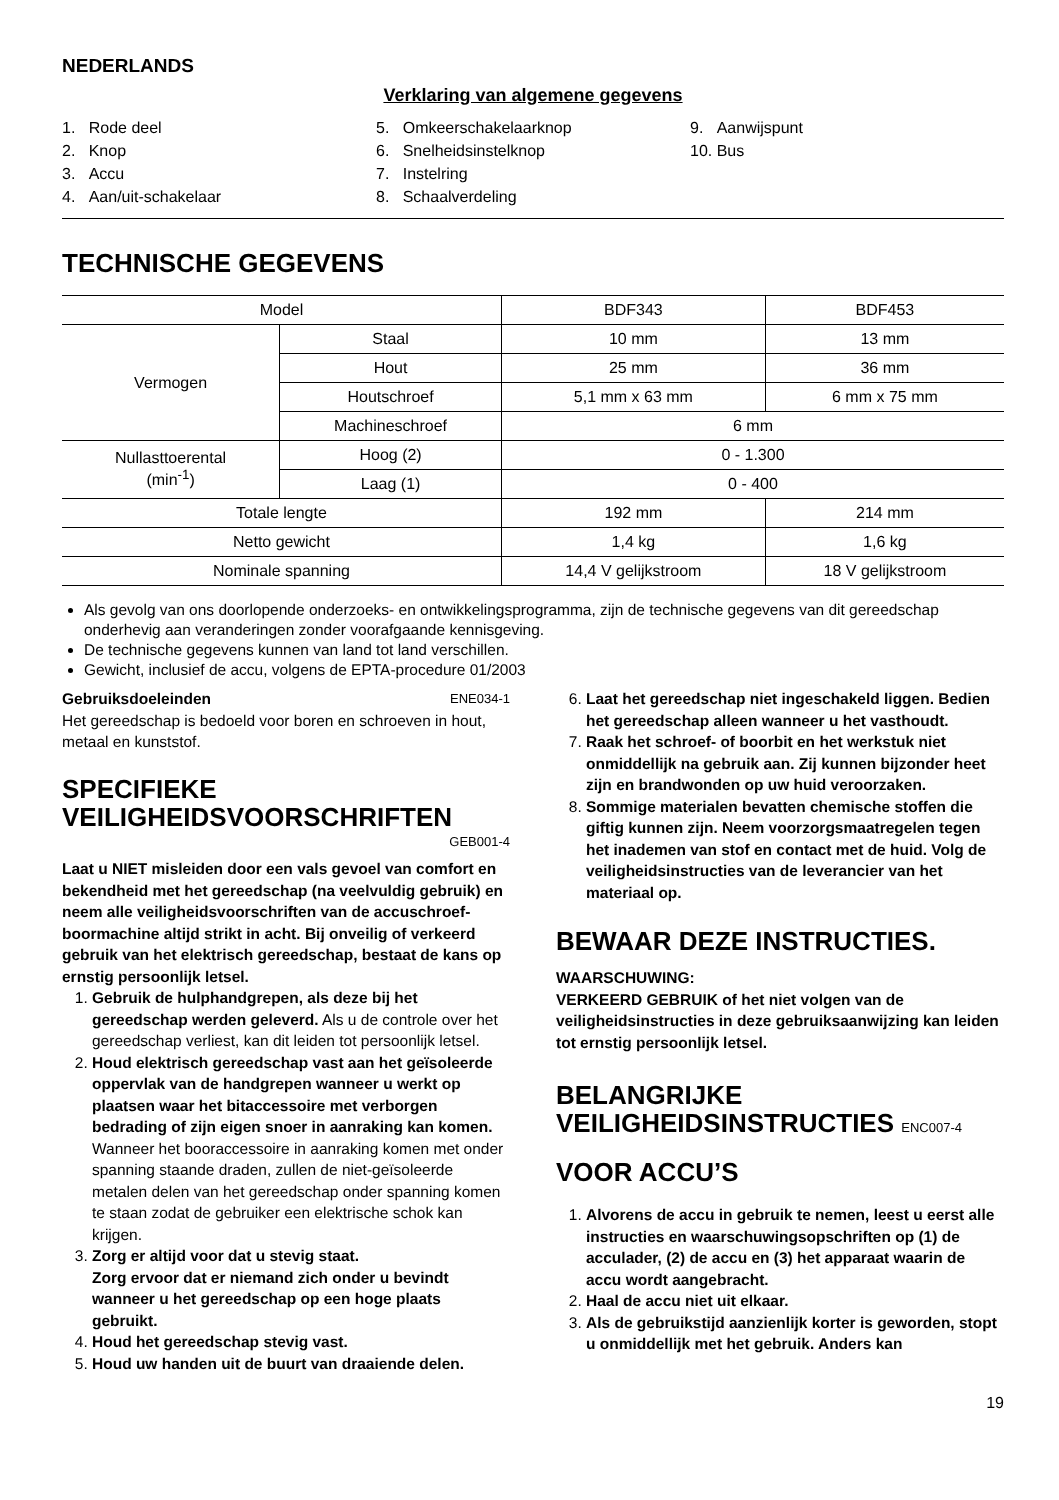NEDERLANDS
Verklaring van algemene gegevens
1. Rode deel
2. Knop
3. Accu
4. Aan/uit-schakelaar
5. Omkeerschakelaarknop
6. Snelheidsinstelknop
7. Instelring
8. Schaalverdeling
9. Aanwijspunt
10. Bus
TECHNISCHE GEGEVENS
| Model | | BDF343 | BDF453 |
| Vermogen | Staal | 10 mm | 13 mm |
| | Hout | 25 mm | 36 mm |
| | Houtschroef | 5,1 mm x 63 mm | 6 mm x 75 mm |
| | Machineschroef | 6 mm | |
| Nullasttoerental (min<sup>-1</sup>) | Hoog (2) | 0 - 1.300 | |
| | Laag (1) | 0 - 400 | |
| Totale lengte | | 192 mm | 214 mm |
| Netto gewicht | | 1,4 kg | 1,6 kg |
| Nominale spanning | | 14,4 V gelijkstroom | 18 V gelijkstroom |
Als gevolg van ons doorlopende onderzoeks- en ontwikkelingsprogramma, zijn de technische gegevens van dit gereedschap onderhevig aan veranderingen zonder voorafgaande kennisgeving.
De technische gegevens kunnen van land tot land verschillen.
Gewicht, inclusief de accu, volgens de EPTA-procedure 01/2003
Gebruiksdoeleinden ENE034-1
Het gereedschap is bedoeld voor boren en schroeven in hout, metaal en kunststof.
SPECIFIEKE VEILIGHEIDSVOORSCHRIFTEN
GEB001-4
Laat u NIET misleiden door een vals gevoel van comfort en bekendheid met het gereedschap (na veelvuldig gebruik) en neem alle veiligheidsvoorschriften van de accuschroef-boormachine altijd strikt in acht. Bij onveilig of verkeerd gebruik van het elektrisch gereedschap, bestaat de kans op ernstig persoonlijk letsel.
1. Gebruik de hulphandgrepen, als deze bij het gereedschap werden geleverd. Als u de controle over het gereedschap verliest, kan dit leiden tot persoonlijk letsel.
2. Houd elektrisch gereedschap vast aan het geïsoleerde oppervlak van de handgrepen wanneer u werkt op plaatsen waar het bitaccessoire met verborgen bedrading of zijn eigen snoer in aanraking kan komen. Wanneer het booraccessoire in aanraking komen met onder spanning staande draden, zullen de niet-geïsoleerde metalen delen van het gereedschap onder spanning komen te staan zodat de gebruiker een elektrische schok kan krijgen.
3. Zorg er altijd voor dat u stevig staat.
Zorg ervoor dat er niemand zich onder u bevindt wanneer u het gereedschap op een hoge plaats gebruikt.
4. Houd het gereedschap stevig vast.
5. Houd uw handen uit de buurt van draaiende delen.
6. Laat het gereedschap niet ingeschakeld liggen. Bedien het gereedschap alleen wanneer u het vasthoudt.
7. Raak het schroef- of boorbit en het werkstuk niet onmiddellijk na gebruik aan. Zij kunnen bijzonder heet zijn en brandwonden op uw huid veroorzaken.
8. Sommige materialen bevatten chemische stoffen die giftig kunnen zijn. Neem voorzorgsmaatregelen tegen het inademen van stof en contact met de huid. Volg de veiligheidsinstructies van de leverancier van het materiaal op.
BEWAAR DEZE INSTRUCTIES.
WAARSCHUWING:
VERKEERD GEBRUIK of het niet volgen van de veiligheidsinstructies in deze gebruiksaanwijzing kan leiden tot ernstig persoonlijk letsel.
BELANGRIJKE VEILIGHEIDSINSTRUCTIES ENC007-4
VOOR ACCU’S
1. Alvorens de accu in gebruik te nemen, leest u eerst alle instructies en waarschuwingsopschriften op (1) de acculader, (2) de accu en (3) het apparaat waarin de accu wordt aangebracht.
2. Haal de accu niet uit elkaar.
3. Als de gebruikstijd aanzienlijk korter is geworden, stopt u onmiddellijk met het gebruik. Anders kan
19